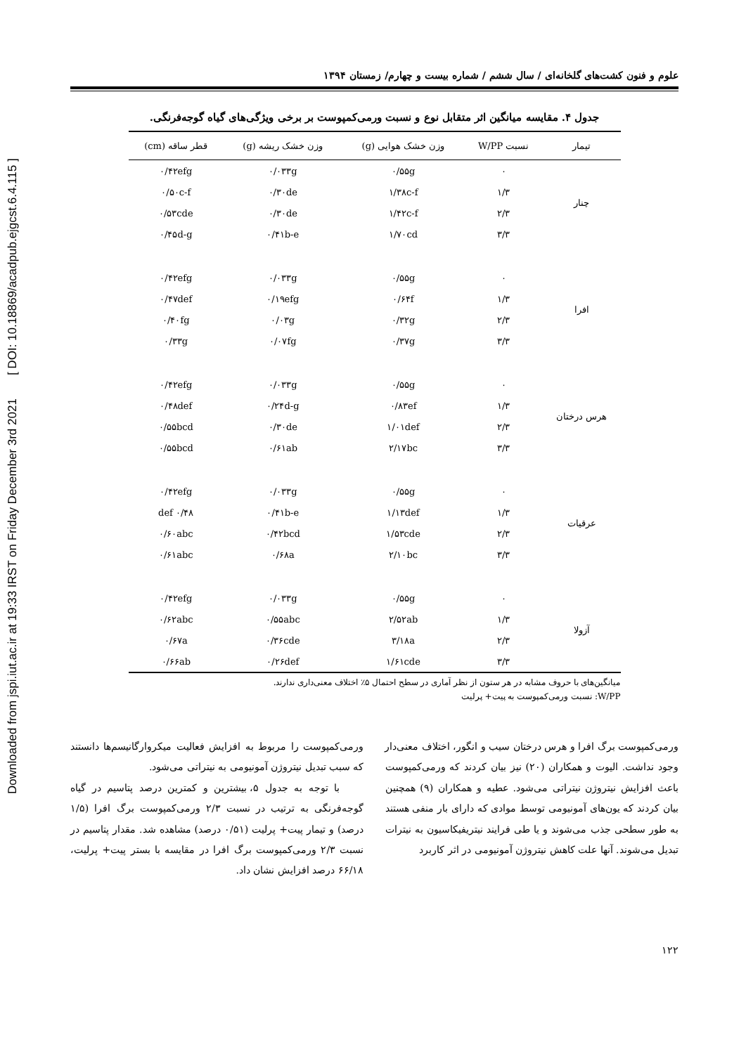Downloaded from jspi.iut.ac.ir at 19:33 IRST on Friday December 3rd 2021 [ DOI: 10.18869/acadpub.ejgcst.6.4.115 ]
علوم و فنون کشت‌های گلخانه‌ای / سال ششم / شماره بیست و چهارم/ زمستان ۱۳۹۴
جدول ۴. مقایسه میانگین اثر متقابل نوع و نسبت ورمی‌کمپوست بر برخی ویژگی‌های گیاه گوجه‌فرنگی.
| تیمار | نسبت W/PP | وزن خشک هوایی (g) | وزن خشک ریشه (g) | قطر ساقه (cm) |
| --- | --- | --- | --- | --- |
| چنار | ۰ | ۰/۵۵g | ۰/۰۳۳g | ۰/۴۲efg |
| | ۱/۳ | ۱/۳۸c-f | ۰/۳۰de | ۰/۵۰c-f |
| | ۲/۳ | ۱/۴۲c-f | ۰/۳۰de | ۰/۵۳cde |
| | ۳/۳ | ۱/۷۰cd | ۰/۴۱b-e | ۰/۴۵d-g |
| افرا | ۰ | ۰/۵۵g | ۰/۰۳۳g | ۰/۴۲efg |
| | ۱/۳ | ۰/۶۴f | ۰/۱۹efg | ۰/۴۷def |
| | ۲/۳ | ۰/۳۲g | ۰/۰۳g | ۰/۴۰fg |
| | ۳/۳ | ۰/۳۷g | ۰/۰۷fg | ۰/۳۳g |
| هرس درختان | ۰ | ۰/۵۵g | ۰/۰۳۳g | ۰/۴۲efg |
| | ۱/۳ | ۰/۸۳ef | ۰/۲۴d-g | ۰/۴۸def |
| | ۲/۳ | ۱/۰۱def | ۰/۳۰de | ۰/۵۵bcd |
| | ۳/۳ | ۲/۱۷bc | ۰/۶۱ab | ۰/۵۵bcd |
| عرقیات | ۰ | ۰/۵۵g | ۰/۰۳۳g | ۰/۴۲efg |
| | ۱/۳ | ۱/۱۳def | ۰/۴۱b-e | ۰/۴۸ def |
| | ۲/۳ | ۱/۵۳cde | ۰/۴۲bcd | ۰/۶۰abc |
| | ۳/۳ | ۲/۱۰bc | ۰/۶۸a | ۰/۶۱abc |
| آزولا | ۰ | ۰/۵۵g | ۰/۰۳۳g | ۰/۴۲efg |
| | ۱/۳ | ۲/۵۲ab | ۰/۵۵abc | ۰/۶۲abc |
| | ۲/۳ | ۳/۱۸a | ۰/۳۶cde | ۰/۶۷a |
| | ۳/۳ | ۱/۶۱cde | ۰/۲۶def | ۰/۶۶ab |
میانگین‌های با حروف مشابه در هر ستون از نظر آماری در سطح احتمال ۵٪ اختلاف معنی‌داری ندارند.
W/PP: نسبت ورمی‌کمپوست به پیت+ پرلیت
ورمی‌کمپوست برگ افرا و هرس درختان سیب و انگور، اختلاف معنی‌دار وجود نداشت. الیوت و همکاران (۲۰) نیز بیان کردند که ورمی‌کمپوست باعث افزایش نیتروژن نیتراتی می‌شود. عطیه و همکاران (۹) همچنین بیان کردند که یون‌های آمونیومی توسط موادی که دارای بار منفی هستند به طور سطحی جذب می‌شوند و یا طی فرایند نیتریفیکاسیون به نیترات تبدیل می‌شوند. آنها علت کاهش نیتروژن آمونیومی در اثر کاربرد
ورمی‌کمپوست را مربوط به افزایش فعالیت میکروارگانیسم‌ها دانستند که سبب تبدیل نیتروژن آمونیومی به نیتراتی می‌شود.
با توجه به جدول ۵، بیشترین و کمترین درصد پتاسیم در گیاه گوجه‌فرنگی به ترتیب در نسبت ۲/۳ ورمی‌کمپوست برگ افرا (۱/۵ درصد) و تیمار پیت+ پرلیت (۰/۵۱ درصد) مشاهده شد. مقدار پتاسیم در نسبت ۲/۳ ورمی‌کمپوست برگ افرا در مقایسه با بستر پیت+ پرلیت، ۶۶/۱۸ درصد افزایش نشان داد.
۱۲۲